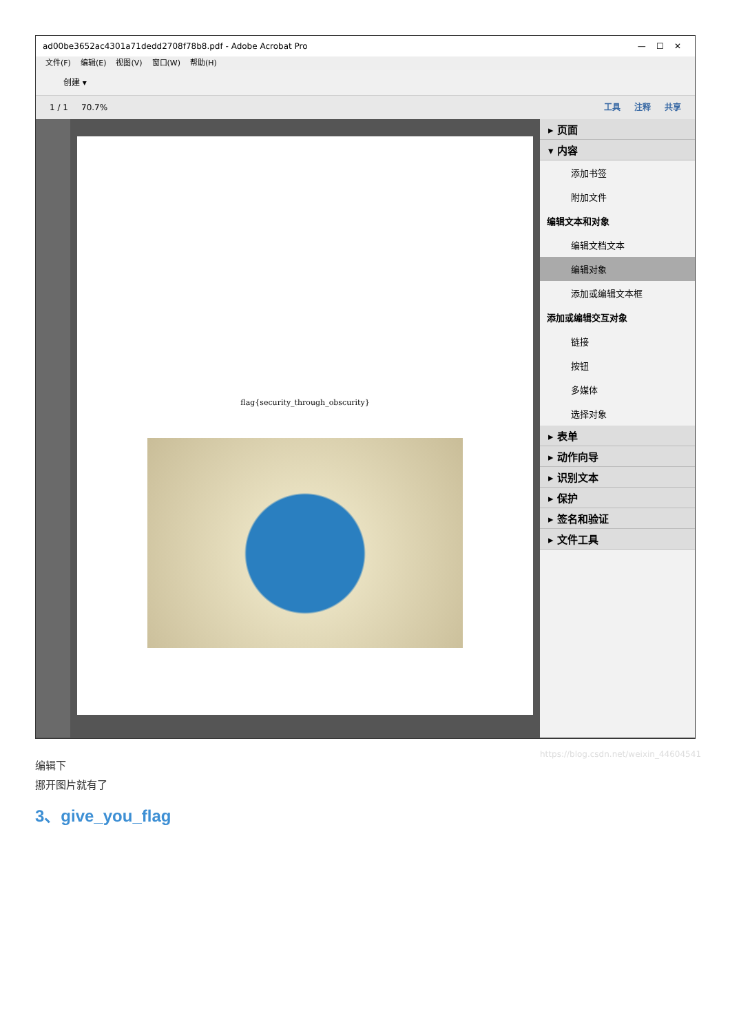ad00be3652ac4301a71dedd2708f78b8.pdf - Adobe Acrobat Pro — ☐ ✕
文件(F) 编辑(E) 视图(V) 窗口(W) 帮助(H)
创建 ▾
1 / 1 70.7% 工具 注释 共享
flag{security_through_obscurity}
▸ 页面
▾ 内容
添加书签
附加文件
编辑文本和对象
编辑文档文本
编辑对象
添加或编辑文本框
添加或编辑交互对象
链接
按钮
多媒体
选择对象
▸ 表单
▸ 动作向导
▸ 识别文本
▸ 保护
▸ 签名和验证
▸ 文件工具
https://blog.csdn.net/weixin_44604541
编辑下
挪开图片就有了
3、give_you_flag